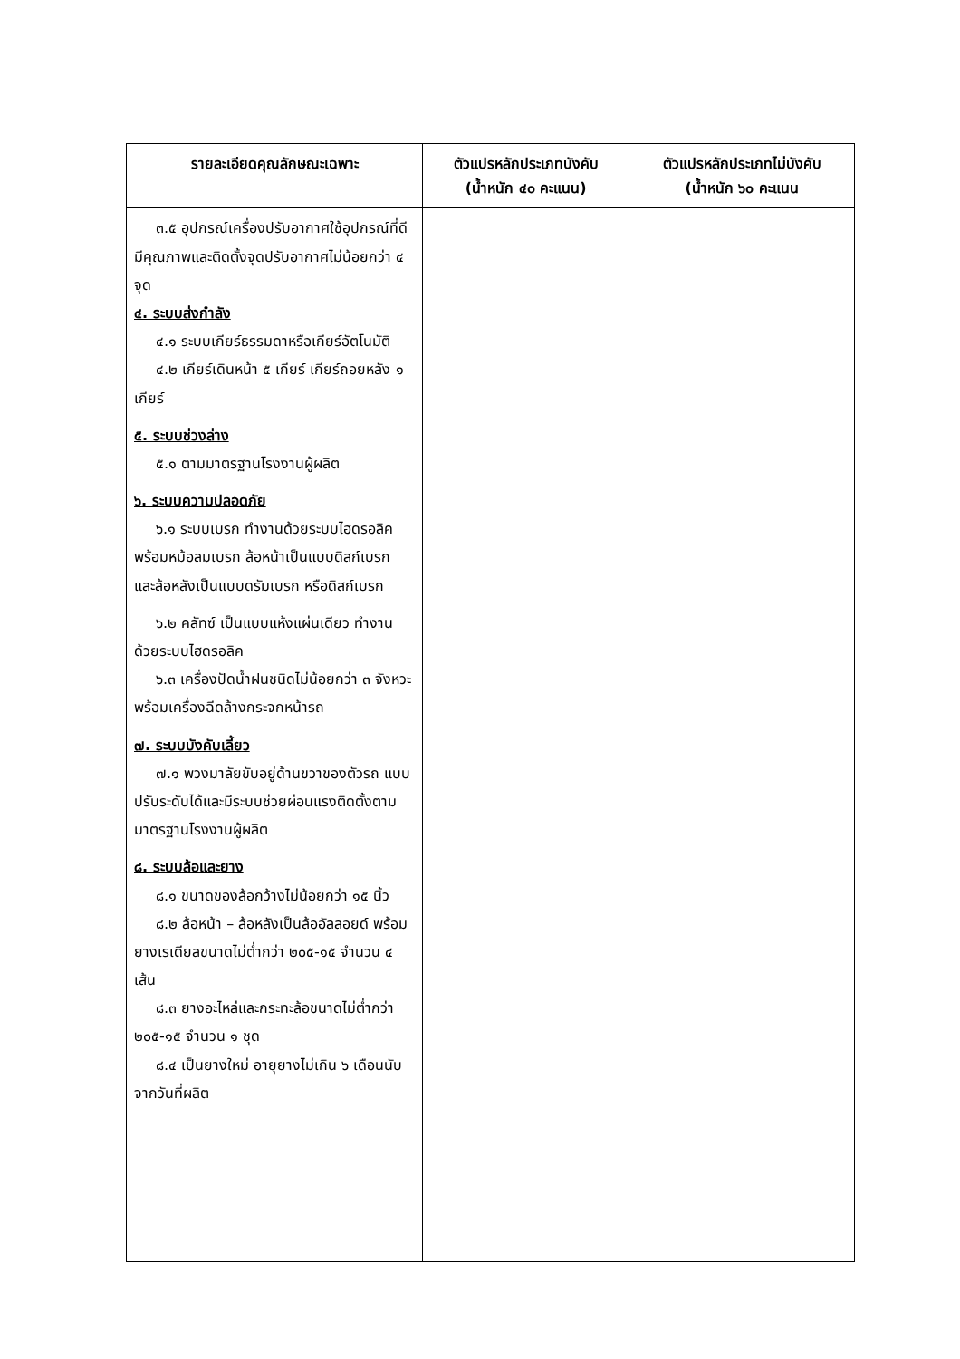| รายละเอียดคุณลักษณะเฉพาะ | ตัวแปรหลักประเภทบังคับ (น้ำหนัก ๔๐ คะแนน) | ตัวแปรหลักประเภทไม่บังคับ (น้ำหนัก ๖๐ คะแนน |
| --- | --- | --- |
| ๓.๕ อุปกรณ์เครื่องปรับอากาศใช้อุปกรณ์ที่ดีมีคุณภาพและติดตั้งจุดปรับอากาศไม่น้อยกว่า ๔ จุด ๔. ระบบส่งกำลัง ๔.๑ ระบบเกียร์ธรรมดาหรือเกียร์อัตโนมัติ ๔.๒ เกียร์เดินหน้า ๕ เกียร์ เกียร์ถอยหลัง ๑ เกียร์ ๕. ระบบช่วงล่าง ๕.๑ ตามมาตรฐานโรงงานผู้ผลิต ๖. ระบบความปลอดภัย ๖.๑ ระบบเบรก ทำงานด้วยระบบไฮดรอลิคพร้อมหม้อลมเบรก ล้อหน้าเป็นแบบดิสก์เบรก และล้อหลังเป็นแบบดรัมเบรก หรือดิสก์เบรก ๖.๒ คลัทซ์ เป็นแบบแห้งแผ่นเดียว ทำงานด้วยระบบไฮดรอลิค ๖.๓ เครื่องปัดน้ำฝนชนิดไม่น้อยกว่า ๓ จังหวะพร้อมเครื่องฉีดล้างกระจกหน้ารถ ๗. ระบบบังคับเลี้ยว ๗.๑ พวงมาลัยขับอยู่ด้านขวาของตัวรถ แบบปรับระดับได้และมีระบบช่วยผ่อนแรงติดตั้งตามมาตรฐานโรงงานผู้ผลิต ๘. ระบบล้อและยาง ๘.๑ ขนาดของล้อกว้างไม่น้อยกว่า ๑๕ นิ้ว ๘.๒ ล้อหน้า – ล้อหลังเป็นล้ออัลลอยด์ พร้อมยางเรเดียลขนาดไม่ต่ำกว่า ๒๐๕-๑๕ จำนวน ๔ เส้น ๘.๓ ยางอะไหล่และกระทะล้อขนาดไม่ต่ำกว่า ๒๐๕-๑๕ จำนวน ๑ ชุด ๘.๔ เป็นยางใหม่ อายุยางไม่เกิน ๖ เดือนนับจากวันที่ผลิต | | |